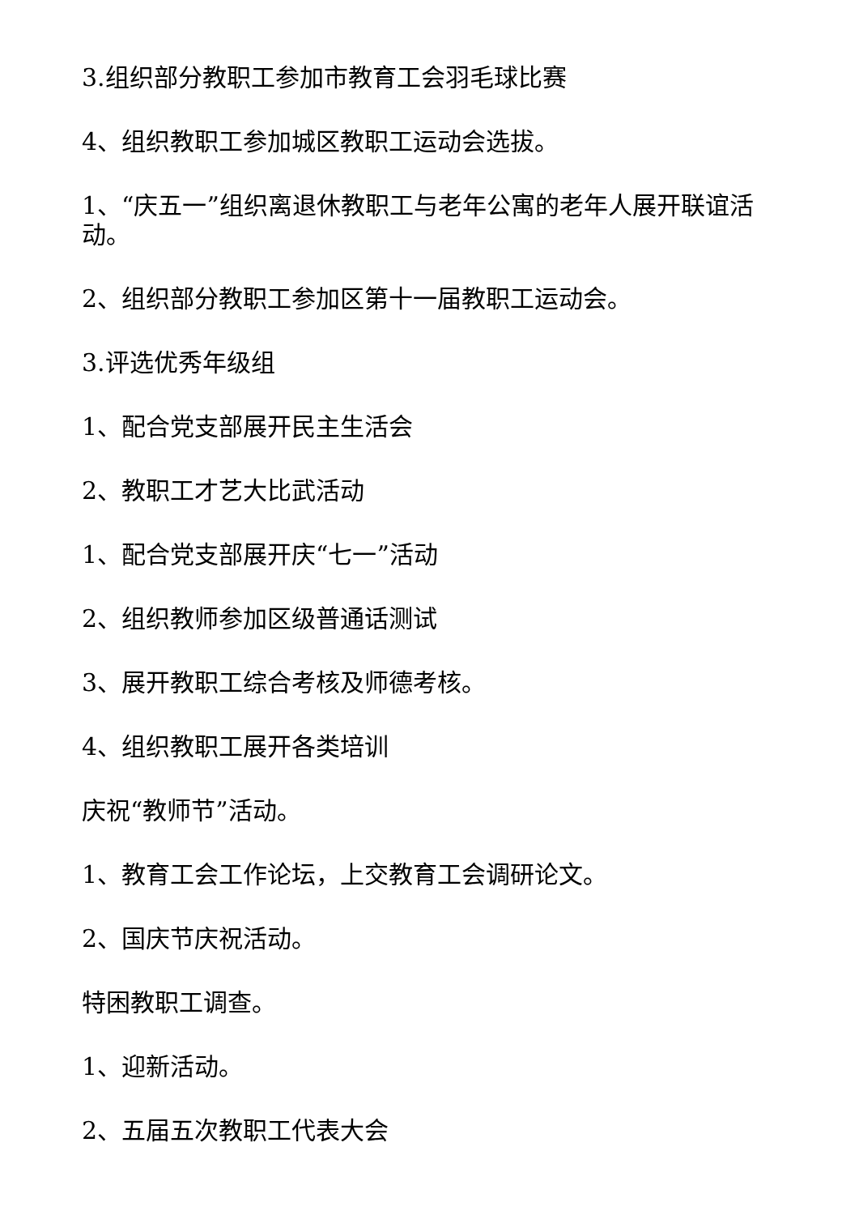3.组织部分教职工参加市教育工会羽毛球比赛
4、组织教职工参加城区教职工运动会选拔。
1、“庆五一”组织离退休教职工与老年公寓的老年人展开联谊活动。
2、组织部分教职工参加区第十一届教职工运动会。
3.评选优秀年级组
1、配合党支部展开民主生活会
2、教职工才艺大比武活动
1、配合党支部展开庆“七一”活动
2、组织教师参加区级普通话测试
3、展开教职工综合考核及师德考核。
4、组织教职工展开各类培训
庆祝“教师节”活动。
1、教育工会工作论坛，上交教育工会调研论文。
2、国庆节庆祝活动。
特困教职工调查。
1、迎新活动。
2、五届五次教职工代表大会